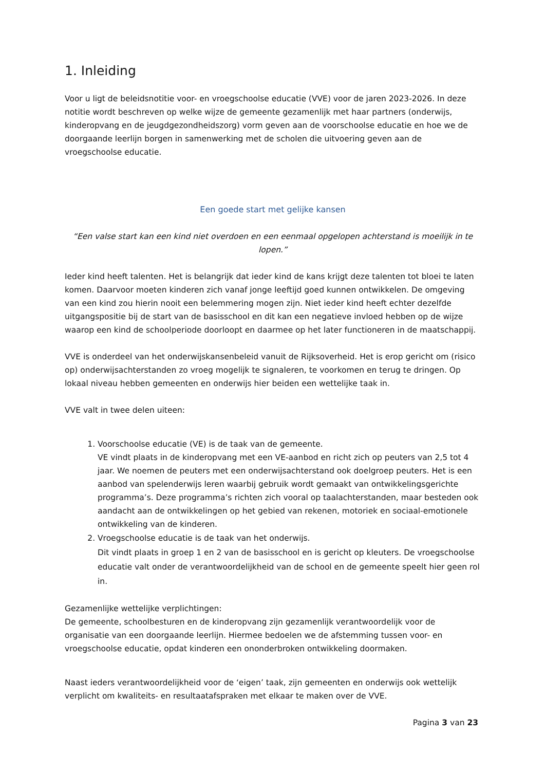1. Inleiding
Voor u ligt de beleidsnotitie voor- en vroegschoolse educatie (VVE) voor de jaren 2023-2026. In deze notitie wordt beschreven op welke wijze de gemeente gezamenlijk met haar partners (onderwijs, kinderopvang en de jeugdgezondheidszorg) vorm geven aan de voorschoolse educatie en hoe we de doorgaande leerlijn borgen in samenwerking met de scholen die uitvoering geven aan de vroegschoolse educatie.
Een goede start met gelijke kansen
“Een valse start kan een kind niet overdoen en een eenmaal opgelopen achterstand is moeilijk in te lopen.”
Ieder kind heeft talenten. Het is belangrijk dat ieder kind de kans krijgt deze talenten tot bloei te laten komen. Daarvoor moeten kinderen zich vanaf jonge leeftijd goed kunnen ontwikkelen. De omgeving van een kind zou hierin nooit een belemmering mogen zijn. Niet ieder kind heeft echter dezelfde uitgangspositie bij de start van de basisschool en dit kan een negatieve invloed hebben op de wijze waarop een kind de schoolperiode doorloopt en daarmee op het later functioneren in de maatschappij.
VVE is onderdeel van het onderwijskansenbeleid vanuit de Rijksoverheid. Het is erop gericht om (risico op) onderwijsachterstanden zo vroeg mogelijk te signaleren, te voorkomen en terug te dringen. Op lokaal niveau hebben gemeenten en onderwijs hier beiden een wettelijke taak in.
VVE valt in twee delen uiteen:
1. Voorschoolse educatie (VE) is de taak van de gemeente.
VE vindt plaats in de kinderopvang met een VE-aanbod en richt zich op peuters van 2,5 tot 4 jaar. We noemen de peuters met een onderwijsachterstand ook doelgroep peuters. Het is een aanbod van spelenderwijs leren waarbij gebruik wordt gemaakt van ontwikkelingsgerichte programma’s. Deze programma’s richten zich vooral op taalachterstanden, maar besteden ook aandacht aan de ontwikkelingen op het gebied van rekenen, motoriek en sociaal-emotionele ontwikkeling van de kinderen.
2. Vroegschoolse educatie is de taak van het onderwijs.
Dit vindt plaats in groep 1 en 2 van de basisschool en is gericht op kleuters. De vroegschoolse educatie valt onder de verantwoordelijkheid van de school en de gemeente speelt hier geen rol in.
Gezamenlijke wettelijke verplichtingen:
De gemeente, schoolbesturen en de kinderopvang zijn gezamenlijk verantwoordelijk voor de organisatie van een doorgaande leerlijn. Hiermee bedoelen we de afstemming tussen voor- en vroegschoolse educatie, opdat kinderen een ononderbroken ontwikkeling doormaken.
Naast ieders verantwoordelijkheid voor de ‘eigen’ taak, zijn gemeenten en onderwijs ook wettelijk verplicht om kwaliteits- en resultaatafspraken met elkaar te maken over de VVE.
Pagina 3 van 23